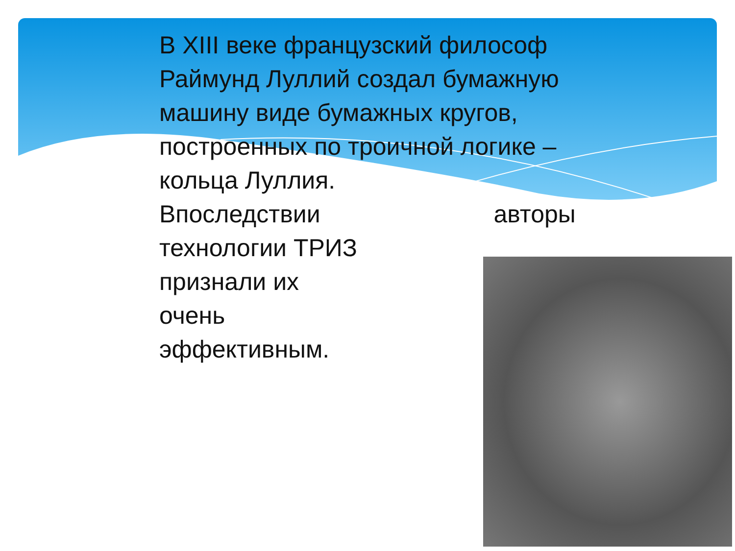В XIII веке французский философ Раймунд Луллий создал бумажную машину виде бумажных кругов, построенных по троичной логике – кольца Луллия.
Впоследствии авторы
технологии ТРИЗ
признали их
очень
эффективным.